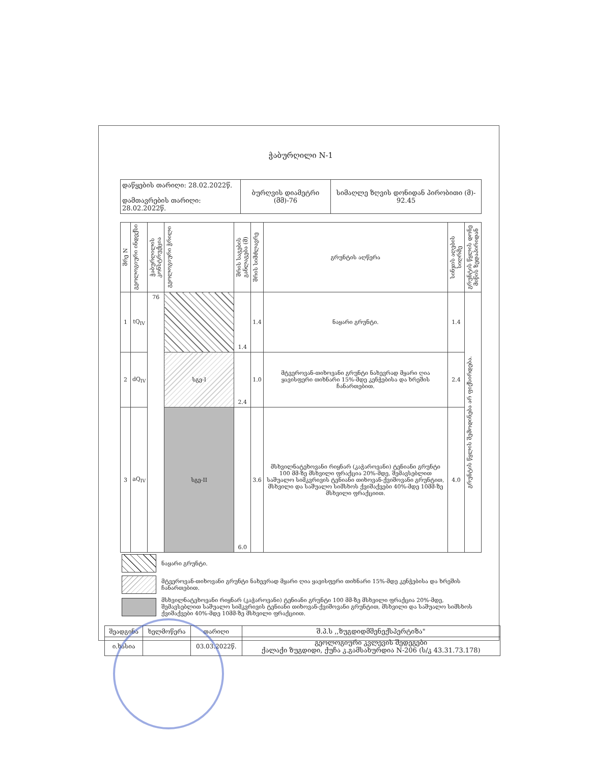ჭაბურღილი N-1
| დაწყების თარიღი: 28.02.2022წ. დამთავრების თარიღი: 28.02.2022წ. | ბურღვის დიამეტრი (მმ)-76 | სიმაღლე ზღვის დონიდან პირობითი (მ)- 92.45 |
| შრე N | გეოლოგიური ინდექსი | ჭაბურღილის კონსტრუქცია | გეოლოგიური ჭრილი | შრის საგების განლაგება (მ) | შრის სიმძლავრე | გრუნტის აღწერა | სინჯის აღების სიღრმე | გრუნტის წყლის დონე მიწის ზედაპირიდან |
| --- | --- | --- | --- | --- | --- | --- | --- | --- |
| 1 | tQ<sub>IV</sub> | 76 | | 1.4 | 1.4 | ნაყარი გრუნტი. | 1.4 | გრუნტის წყლის შემოდინება არ ფიქსირდება. |
| 2 | dQ<sub>IV</sub> | | სგე-I | 2.4 | 1.0 | მტვეროვან-თიხოვანი გრუნტი ნახევრად მყარი ღია ყავისფერი თიხნარი 15%-მდე კენჭებისა და ხრეშის ჩანართებით. | 2.4 | |
| 3 | aQ<sub>IV</sub> | | სგე-II | 6.0 | 3.6 | მსხვილნატეხოვანი რიყნარ (კაჭაროვანი) ტენიანი გრუნტი 100 მმ-ზე მსხვილი ფრაქცია 20%-მდე, შემავსებლით საშუალო სიმკვრივის ტენიანი თიხოვან-ქვიშოვანი გრუნტით, მსხვილი და საშუალო სიმსხოს ქვიშაქვები 40%-მდე 10მმ-ზე მსხვილი ფრაქციით. | 4.0 | |
| | ნაყარი გრუნტი. |
| | მტვეროვან-თიხოვანი გრუნტი ნახევრად მყარი ღია ყავისფერი თიხნარი 15%-მდე კენჭებისა და ხრეშის ჩანართებით. |
| | მსხვილნატეხოვანი რიყნარ (კაჭაროვანი) ტენიანი გრუნტი 100 მმ-ზე მსხვილი ფრაქცია 20%-მდე, შემავსებლით საშუალო სიმკვრივის ტენიანი თიხოვან-ქვიშოვანი გრუნტით, მსხვილი და საშუალო სიმსხოს ქვიშაქვები 40%-მდე 10მმ-ზე მსხვილი ფრაქციით. |
| შეადგინა | ხელმოწერა | თარიღი | შ.პ.ს ,,ზუგდიდმშენექსპერტიზა" |
| ი.ხასია | | 03.03.2022წ. | გეოლოგიური კვლევის შედეგები ქალაქი ზუგდიდი, ქუჩა კ.გამსახურდია N-206 (ს/კ 43.31.73.178) |